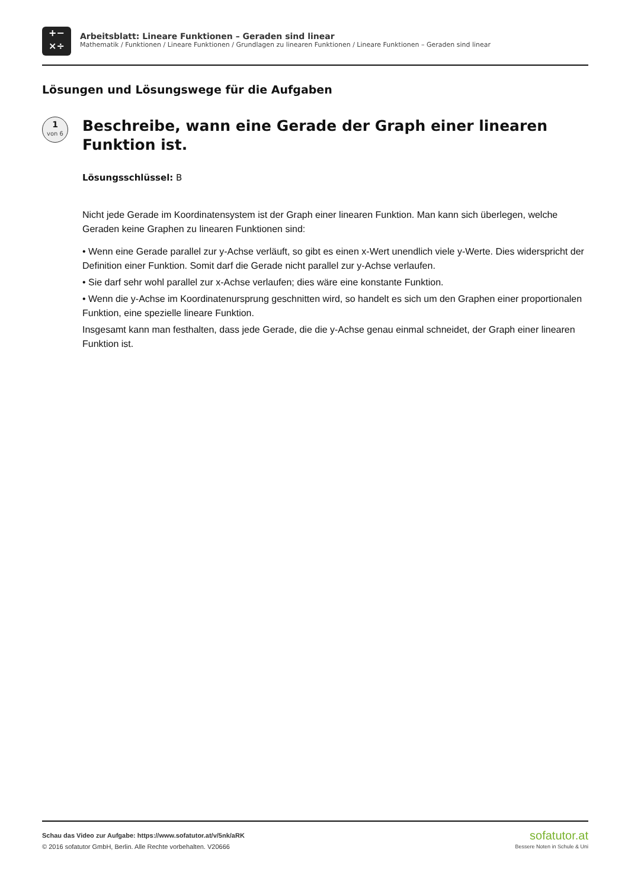+−
×÷
Arbeitsblatt: Lineare Funktionen – Geraden sind linear
Mathematik / Funktionen / Lineare Funktionen / Grundlagen zu linearen Funktionen / Lineare Funktionen – Geraden sind linear
Lösungen und Lösungswege für die Aufgaben
1
von 6
Beschreibe, wann eine Gerade der Graph einer linearen
Funktion ist.
Lösungsschlüssel: B
Nicht jede Gerade im Koordinatensystem ist der Graph einer linearen Funktion. Man kann sich überlegen, welche Geraden keine Graphen zu linearen Funktionen sind:
• Wenn eine Gerade parallel zur y-Achse verläuft, so gibt es einen x-Wert unendlich viele y-Werte. Dies widerspricht der Definition einer Funktion. Somit darf die Gerade nicht parallel zur y-Achse verlaufen.
• Sie darf sehr wohl parallel zur x-Achse verlaufen; dies wäre eine konstante Funktion.
• Wenn die y-Achse im Koordinatenursprung geschnitten wird, so handelt es sich um den Graphen einer proportionalen Funktion, eine spezielle lineare Funktion.
Insgesamt kann man festhalten, dass jede Gerade, die die y-Achse genau einmal schneidet, der Graph einer linearen Funktion ist.
Schau das Video zur Aufgabe: https://www.sofatutor.at/v/5nk/aRK
© 2016 sofatutor GmbH, Berlin. Alle Rechte vorbehalten. V20666
sofatutor.at
Bessere Noten in Schule & Uni